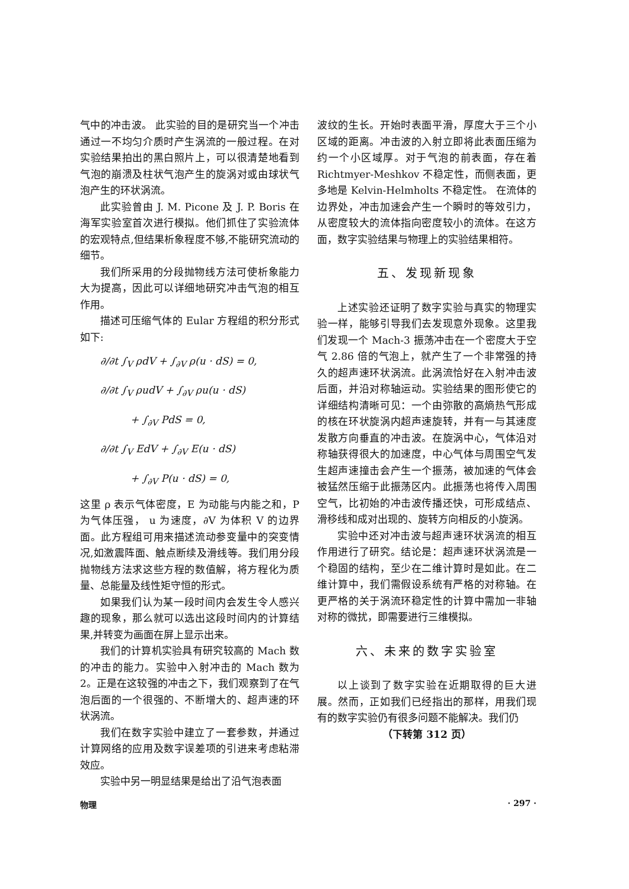气中的冲击波。 此实验的目的是研究当一个冲击通过一不均匀介质时产生涡流的一般过程。在对实验结果拍出的黑白照片上，可以很清楚地看到气泡的崩溃及柱状气泡产生的旋涡对或由球状气泡产生的环状涡流。
此实验曾由 J. M. Picone 及 J. P. Boris 在海军实验室首次进行模拟。他们抓住了实验流体的宏观特点,但结果析象程度不够,不能研究流动的细节。
我们所采用的分段抛物线方法可使析象能力大为提高，因此可以详细地研究冲击气泡的相互作用。
描述可压缩气体的 Eular 方程组的积分形式如下:
∂/∂t ∫<sub>V</sub> ρdV + ∫<sub>∂V</sub> ρ(u · dS) = 0,
∂/∂t ∫<sub>V</sub> ρudV + ∫<sub>∂V</sub> ρu(u · dS)
+ ∫<sub>∂V</sub> PdS = 0,
∂/∂t ∫<sub>V</sub> EdV + ∫<sub>∂V</sub> E(u · dS)
+ ∫<sub>∂V</sub> P(u · dS) = 0,
这里 ρ 表示气体密度，E 为动能与内能之和，P 为气体压强， u 为速度，∂V 为体积 V 的边界面。此方程组可用来描述流动参变量中的突变情况,如激震阵面、触点断续及滑线等。我们用分段抛物线方法求这些方程的数值解，将方程化为质量、总能量及线性矩守恒的形式。
如果我们认为某一段时间内会发生令人感兴趣的现象，那么就可以选出这段时间内的计算结果,并转变为画面在屏上显示出来。
我们的计算机实验具有研究较高的 Mach 数的冲击的能力。实验中入射冲击的 Mach 数为 2。正是在这较强的冲击之下，我们观察到了在气泡后面的一个很强的、不断增大的、超声速的环状涡流。
我们在数字实验中建立了一套参数，并通过计算网络的应用及数字误差项的引进来考虑粘滞效应。
实验中另一明显结果是给出了沿气泡表面
波纹的生长。开始时表面平滑，厚度大于三个小区域的距离。冲击波的入射立即将此表面压缩为约一个小区域厚。对于气泡的前表面，存在着 Richtmyer-Meshkov 不稳定性，而侧表面，更多地是 Kelvin-Helmholts 不稳定性。 在流体的边界处，冲击加速会产生一个瞬时的等效引力，从密度较大的流体指向密度较小的流体。在这方面，数字实验结果与物理上的实验结果相符。
五、发现新现象
上述实验还证明了数字实验与真实的物理实验一样，能够引导我们去发现意外现象。这里我们发现一个 Mach-3 振荡冲击在一个密度大于空气 2.86 倍的气泡上，就产生了一个非常强的持久的超声速环状涡流。此涡流恰好在入射冲击波后面，并沿对称轴运动。实验结果的图形使它的详细结构清晰可见：一个由弥散的高熵热气形成的核在环状旋涡内超声速旋转，并有一与其速度发散方向垂直的冲击波。在旋涡中心，气体沿对称轴获得很大的加速度，中心气体与周围空气发生超声速撞击会产生一个振荡，被加速的气体会被猛然压缩于此振荡区内。此振荡也将传入周围空气，比初始的冲击波传播还快，可形成结点、滑移线和成对出现的、旋转方向相反的小旋涡。
实验中还对冲击波与超声速环状涡流的相互作用进行了研究。结论是：超声速环状涡流是一个稳固的结构，至少在二维计算时是如此。在二维计算中，我们需假设系统有严格的对称轴。在更严格的关于涡流环稳定性的计算中需加一非轴对称的微扰，即需要进行三维模拟。
六、未来的数字实验室
以上谈到了数字实验在近期取得的巨大进展。然而，正如我们已经指出的那样，用我们现有的数字实验仍有很多问题不能解决。我们仍
（下转第 312 页）
物理 · 297 ·